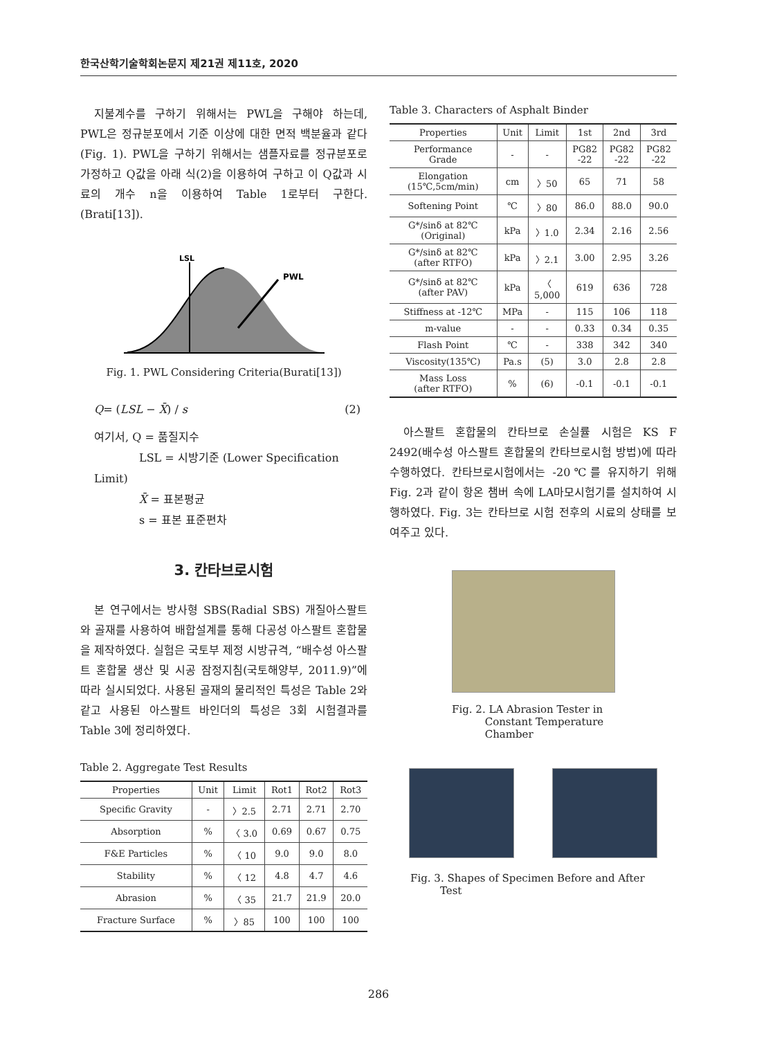한국산학기술학회논문지 제21권 제11호, 2020
지불계수를 구하기 위해서는 PWL을 구해야 하는데, PWL은 정규분포에서 기준 이상에 대한 면적 백분율과 같다(Fig. 1). PWL을 구하기 위해서는 샘플자료를 정규분포로 가정하고 Q값을 아래 식(2)을 이용하여 구하고 이 Q값과 시료의 개수 n을 이용하여 Table 1로부터 구한다.(Brati[13]).
LSL
PWL
Fig. 1. PWL Considering Criteria(Burati[13])
Q= (LSL − X̄) / s (2)
여기서, Q = 품질지수
LSL = 시방기준 (Lower Specification Limit)
X̄ = 표본평균
s = 표본 표준편차
3. 칸타브로시험
본 연구에서는 방사형 SBS(Radial SBS) 개질아스팔트와 골재를 사용하여 배합설계를 통해 다공성 아스팔트 혼합물을 제작하였다. 실험은 국토부 제정 시방규격, “배수성 아스팔트 혼합물 생산 및 시공 잠정지침(국토해양부, 2011.9)”에 따라 실시되었다. 사용된 골재의 물리적인 특성은 Table 2와 같고 사용된 아스팔트 바인더의 특성은 3회 시험결과를 Table 3에 정리하였다.
Table 2. Aggregate Test Results
| Properties | Unit | Limit | Rot1 | Rot2 | Rot3 |
| --- | --- | --- | --- | --- | --- |
| Specific Gravity | - | 〉2.5 | 2.71 | 2.71 | 2.70 |
| Absorption | % | 〈 3.0 | 0.69 | 0.67 | 0.75 |
| F&E Particles | % | 〈 10 | 9.0 | 9.0 | 8.0 |
| Stability | % | 〈 12 | 4.8 | 4.7 | 4.6 |
| Abrasion | % | 〈 35 | 21.7 | 21.9 | 20.0 |
| Fracture Surface | % | 〉85 | 100 | 100 | 100 |
Table 3. Characters of Asphalt Binder
| Properties | Unit | Limit | 1st | 2nd | 3rd |
| --- | --- | --- | --- | --- | --- |
| Performance Grade | - | - | PG82 -22 | PG82 -22 | PG82 -22 |
| Elongation (15℃,5cm/min) | cm | 〉50 | 65 | 71 | 58 |
| Softening Point | ℃ | 〉80 | 86.0 | 88.0 | 90.0 |
| G*/sinδ at 82℃ (Original) | kPa | 〉1.0 | 2.34 | 2.16 | 2.56 |
| G*/sinδ at 82℃ (after RTFO) | kPa | 〉2.1 | 3.00 | 2.95 | 3.26 |
| G*/sinδ at 82℃ (after PAV) | kPa | 〈 5,000 | 619 | 636 | 728 |
| Stiffness at -12℃ | MPa | - | 115 | 106 | 118 |
| m-value | - | - | 0.33 | 0.34 | 0.35 |
| Flash Point | ℃ | - | 338 | 342 | 340 |
| Viscosity(135℃) | Pa.s | (5) | 3.0 | 2.8 | 2.8 |
| Mass Loss (after RTFO) | % | (6) | -0.1 | -0.1 | -0.1 |
아스팔트 혼합물의 칸타브로 손실률 시험은 KS F 2492(배수성 아스팔트 혼합물의 칸타브로시험 방법)에 따라 수행하였다. 칸타브로시험에서는 -20℃를 유지하기 위해 Fig. 2과 같이 항온 챔버 속에 LA마모시험기를 설치하여 시행하였다. Fig. 3는 칸타브로 시험 전후의 시료의 상태를 보여주고 있다.
Fig. 2. LA Abrasion Tester in
Constant Temperature
Chamber
Fig. 3. Shapes of Specimen Before and After
Test
286